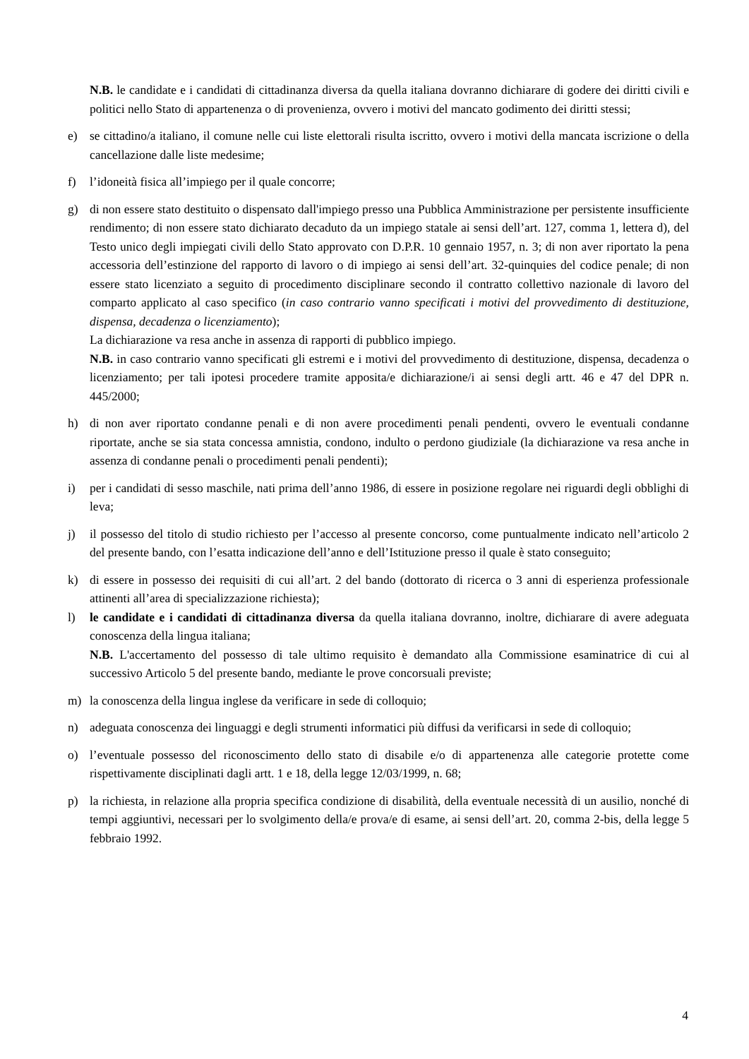N.B. le candidate e i candidati di cittadinanza diversa da quella italiana dovranno dichiarare di godere dei diritti civili e politici nello Stato di appartenenza o di provenienza, ovvero i motivi del mancato godimento dei diritti stessi;
e) se cittadino/a italiano, il comune nelle cui liste elettorali risulta iscritto, ovvero i motivi della mancata iscrizione o della cancellazione dalle liste medesime;
f) l’idoneità fisica all’impiego per il quale concorre;
g) di non essere stato destituito o dispensato dall'impiego presso una Pubblica Amministrazione per persistente insufficiente rendimento; di non essere stato dichiarato decaduto da un impiego statale ai sensi dell’art. 127, comma 1, lettera d), del Testo unico degli impiegati civili dello Stato approvato con D.P.R. 10 gennaio 1957, n. 3; di non aver riportato la pena accessoria dell’estinzione del rapporto di lavoro o di impiego ai sensi dell’art. 32-quinquies del codice penale; di non essere stato licenziato a seguito di procedimento disciplinare secondo il contratto collettivo nazionale di lavoro del comparto applicato al caso specifico (in caso contrario vanno specificati i motivi del provvedimento di destituzione, dispensa, decadenza o licenziamento);
La dichiarazione va resa anche in assenza di rapporti di pubblico impiego.
N.B. in caso contrario vanno specificati gli estremi e i motivi del provvedimento di destituzione, dispensa, decadenza o licenziamento; per tali ipotesi procedere tramite apposita/e dichiarazione/i ai sensi degli artt. 46 e 47 del DPR n. 445/2000;
h) di non aver riportato condanne penali e di non avere procedimenti penali pendenti, ovvero le eventuali condanne riportate, anche se sia stata concessa amnistia, condono, indulto o perdono giudiziale (la dichiarazione va resa anche in assenza di condanne penali o procedimenti penali pendenti);
i) per i candidati di sesso maschile, nati prima dell’anno 1986, di essere in posizione regolare nei riguardi degli obblighi di leva;
j) il possesso del titolo di studio richiesto per l’accesso al presente concorso, come puntualmente indicato nell’articolo 2 del presente bando, con l’esatta indicazione dell’anno e dell’Istituzione presso il quale è stato conseguito;
k) di essere in possesso dei requisiti di cui all’art. 2 del bando (dottorato di ricerca o 3 anni di esperienza professionale attinenti all’area di specializzazione richiesta);
l) le candidate e i candidati di cittadinanza diversa da quella italiana dovranno, inoltre, dichiarare di avere adeguata conoscenza della lingua italiana;
N.B. L'accertamento del possesso di tale ultimo requisito è demandato alla Commissione esaminatrice di cui al successivo Articolo 5 del presente bando, mediante le prove concorsuali previste;
m) la conoscenza della lingua inglese da verificare in sede di colloquio;
n) adeguata conoscenza dei linguaggi e degli strumenti informatici più diffusi da verificarsi in sede di colloquio;
o) l’eventuale possesso del riconoscimento dello stato di disabile e/o di appartenenza alle categorie protette come rispettivamente disciplinati dagli artt. 1 e 18, della legge 12/03/1999, n. 68;
p) la richiesta, in relazione alla propria specifica condizione di disabilità, della eventuale necessità di un ausilio, nonché di tempi aggiuntivi, necessari per lo svolgimento della/e prova/e di esame, ai sensi dell’art. 20, comma 2-bis, della legge 5 febbraio 1992.
4